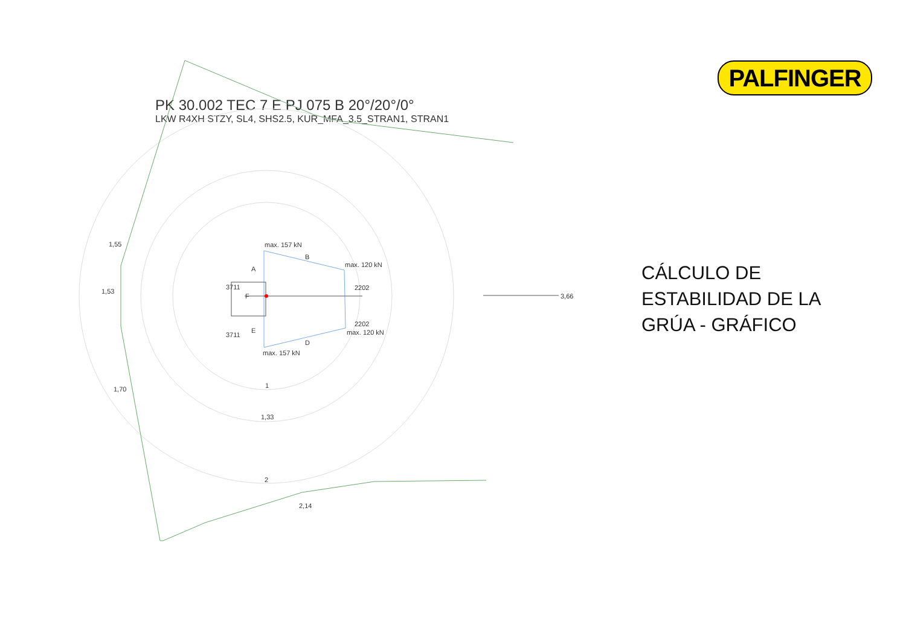PALFINGER
PK 30.002 TEC 7 E PJ 075 B 20°/20°/0°
LKW R4XH STZY, SL4, SHS2.5, KUR_MFA_3.5_STRAN1, STRAN1
1,55
1,53
1,70
2,14
3,66
max. 157 kN
max. 120 kN
max. 120 kN
max. 157 kN
B
A
F
E
D
3711
3711
2202
2202
1
1,33
2
CÁLCULO DE
ESTABILIDAD DE LA
GRÚA - GRÁFICO